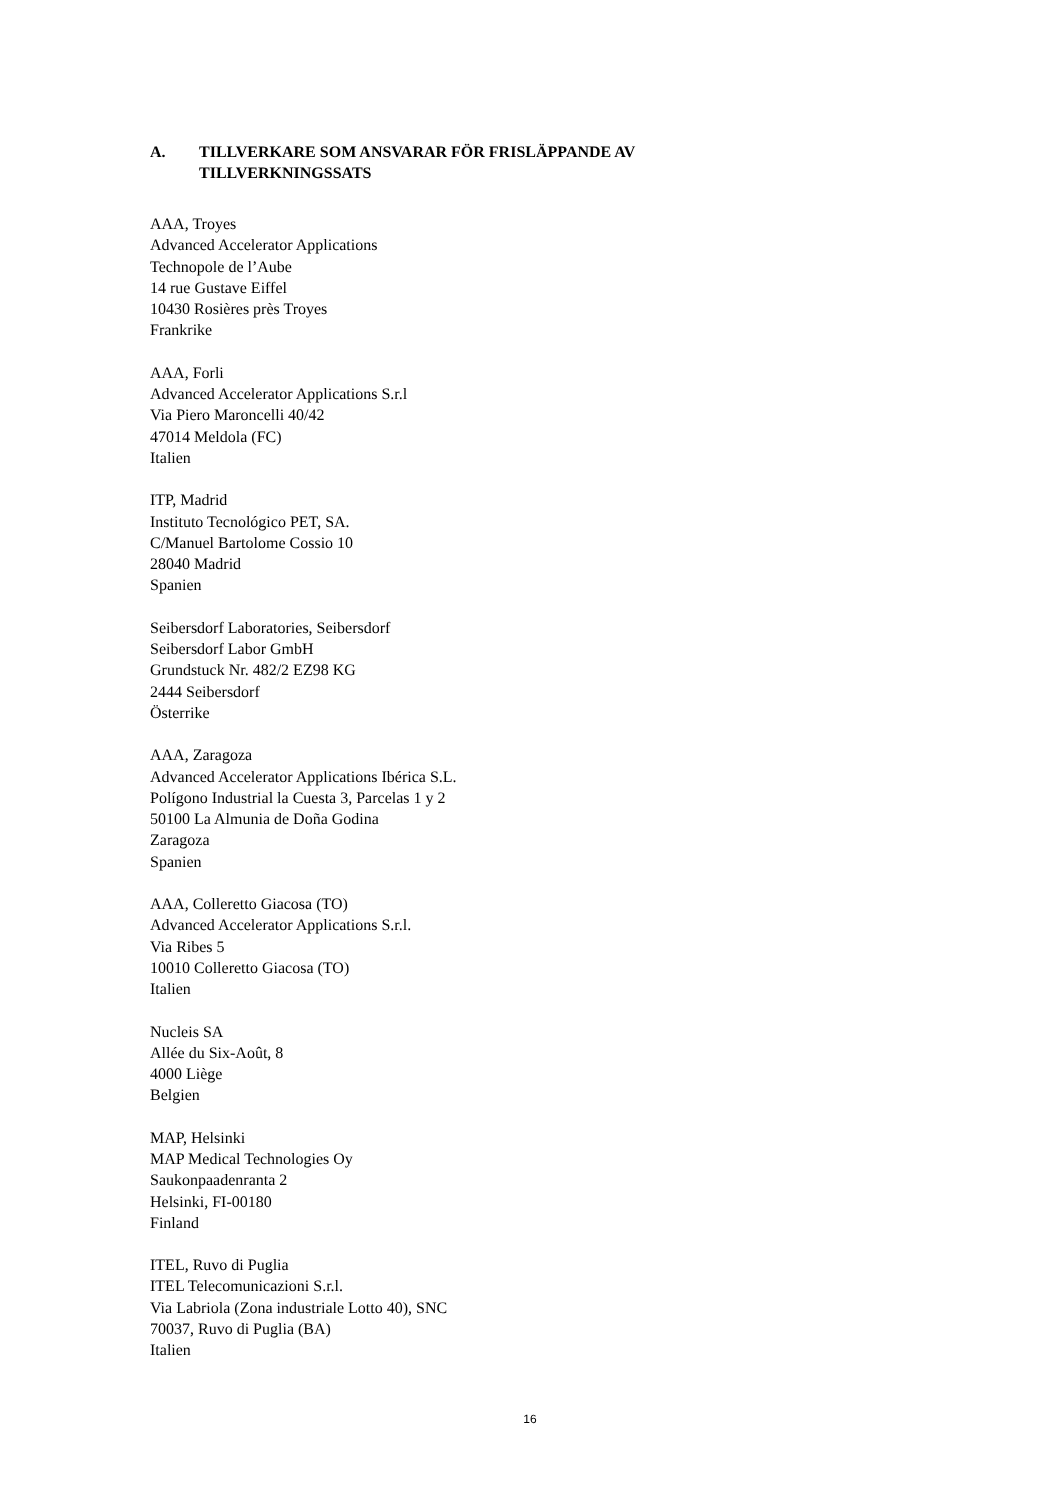A. TILLVERKARE SOM ANSVARAR FÖR FRISLÄPPANDE AV
TILLVERKNINGSSATS
AAA, Troyes
Advanced Accelerator Applications
Technopole de l’Aube
14 rue Gustave Eiffel
10430 Rosières près Troyes
Frankrike
AAA, Forli
Advanced Accelerator Applications S.r.l
Via Piero Maroncelli 40/42
47014 Meldola (FC)
Italien
ITP, Madrid
Instituto Tecnológico PET, SA.
C/Manuel Bartolome Cossio 10
28040 Madrid
Spanien
Seibersdorf Laboratories, Seibersdorf
Seibersdorf Labor GmbH
Grundstuck Nr. 482/2 EZ98 KG
2444 Seibersdorf
Österrike
AAA, Zaragoza
Advanced Accelerator Applications Ibérica S.L.
Polígono Industrial la Cuesta 3, Parcelas 1 y 2
50100 La Almunia de Doña Godina
Zaragoza
Spanien
AAA, Colleretto Giacosa (TO)
Advanced Accelerator Applications S.r.l.
Via Ribes 5
10010 Colleretto Giacosa (TO)
Italien
Nucleis SA
Allée du Six-Août, 8
4000 Liège
Belgien
MAP, Helsinki
MAP Medical Technologies Oy
Saukonpaadenranta 2
Helsinki, FI-00180
Finland
ITEL, Ruvo di Puglia
ITEL Telecomunicazioni S.r.l.
Via Labriola (Zona industriale Lotto 40), SNC
70037, Ruvo di Puglia (BA)
Italien
16